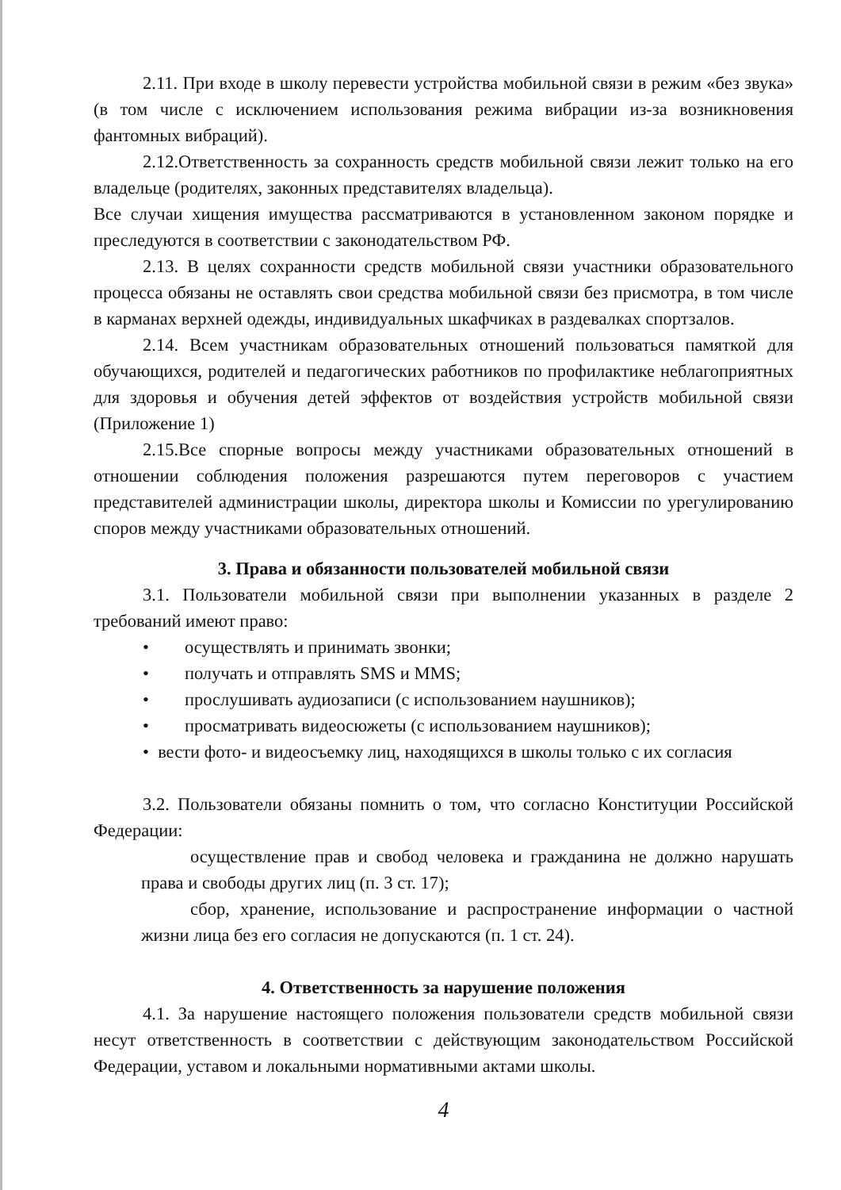2.11. При входе в школу перевести устройства мобильной связи в режим «без звука» (в том числе с исключением использования режима вибрации из-за возникновения фантомных вибраций).
2.12.Ответственность за сохранность средств мобильной связи лежит только на его владельце (родителях, законных представителях владельца).
Все случаи хищения имущества рассматриваются в установленном законом порядке и преследуются в соответствии с законодательством РФ.
2.13. В целях сохранности средств мобильной связи участники образовательного процесса обязаны не оставлять свои средства мобильной связи без присмотра, в том числе в карманах верхней одежды, индивидуальных шкафчиках в раздевалках спортзалов.
2.14. Всем участникам образовательных отношений пользоваться памяткой для обучающихся, родителей и педагогических работников по профилактике неблагоприятных для здоровья и обучения детей эффектов от воздействия устройств мобильной связи (Приложение 1)
2.15.Все спорные вопросы между участниками образовательных отношений в отношении соблюдения положения разрешаются путем переговоров с участием представителей администрации школы, директора школы и Комиссии по урегулированию споров между участниками образовательных отношений.
3. Права и обязанности пользователей мобильной связи
3.1. Пользователи мобильной связи при выполнении указанных в разделе 2 требований имеют право:
• осуществлять и принимать звонки;
• получать и отправлять SMS и MMS;
• прослушивать аудиозаписи (с использованием наушников);
• просматривать видеосюжеты (с использованием наушников);
• вести фото- и видеосъемку лиц, находящихся в школы только с их согласия
3.2. Пользователи обязаны помнить о том, что согласно Конституции Российской Федерации:
осуществление прав и свобод человека и гражданина не должно нарушать права и свободы других лиц (п. 3 ст. 17);
сбор, хранение, использование и распространение информации о частной жизни лица без его согласия не допускаются (п. 1 ст. 24).
4. Ответственность за нарушение положения
4.1. За нарушение настоящего положения пользователи средств мобильной связи несут ответственность в соответствии с действующим законодательством Российской Федерации, уставом и локальными нормативными актами школы.
4